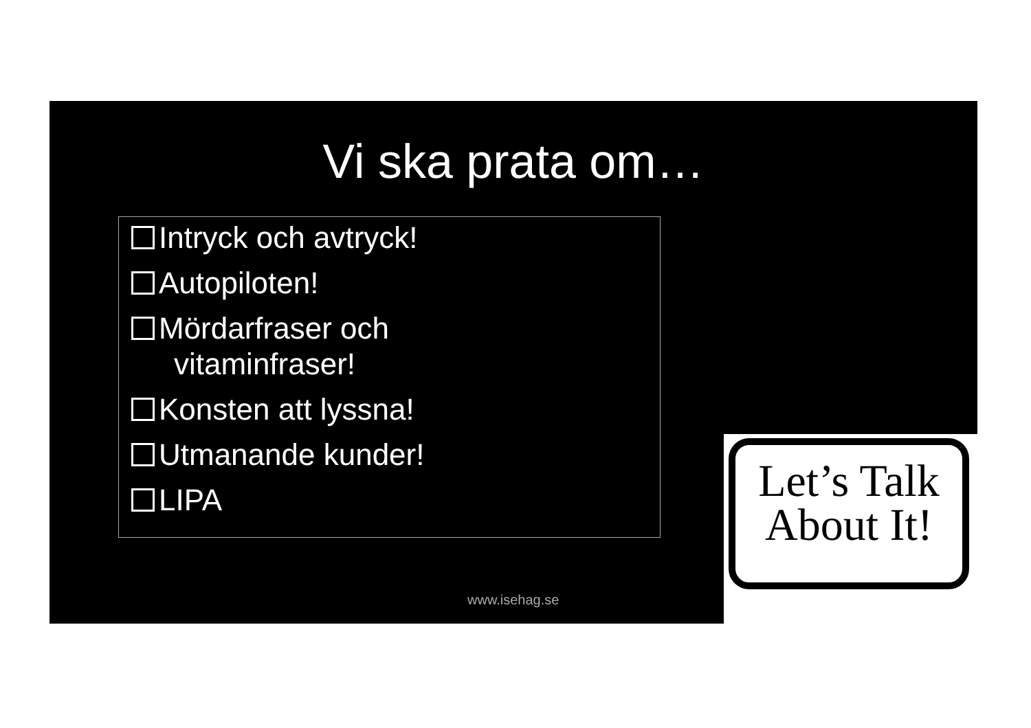Vi ska prata om…
Intryck och avtryck!
Autopiloten!
Mördarfraser och
vitaminfraser!
Konsten att lyssna!
Utmanande kunder!
LIPA
www.isehag.se
Let’s Talk
About It!